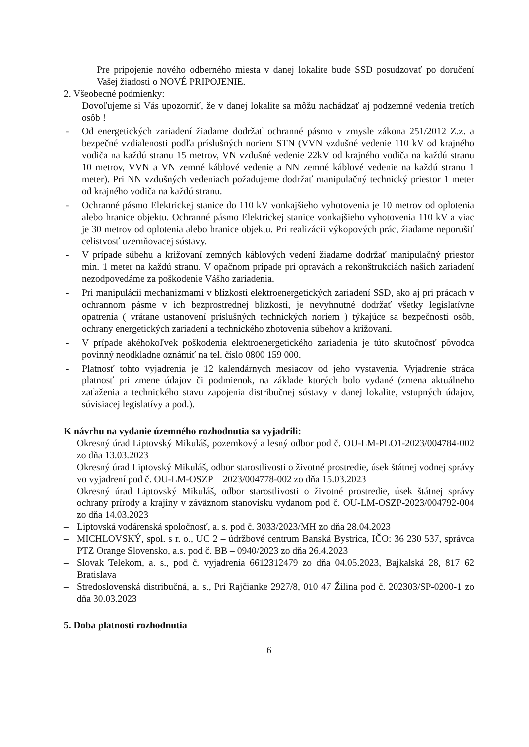Pre pripojenie nového odberného miesta v danej lokalite bude SSD posudzovať po doručení Vašej žiadosti o NOVÉ PRIPOJENIE.
2. Všeobecné podmienky:
Dovoľujeme si Vás upozorniť, že v danej lokalite sa môžu nachádzať aj podzemné vedenia tretích osôb !
- Od energetických zariadení žiadame dodržať ochranné pásmo v zmysle zákona 251/2012 Z.z. a bezpečné vzdialenosti podľa príslušných noriem STN (VVN vzdušné vedenie 110 kV od krajného vodiča na každú stranu 15 metrov, VN vzdušné vedenie 22kV od krajného vodiča na každú stranu 10 metrov, VVN a VN zemné káblové vedenie a NN zemné káblové vedenie na každú stranu 1 meter). Pri NN vzdušných vedeniach požadujeme dodržať manipulačný technický priestor 1 meter od krajného vodiča na každú stranu.
- Ochranné pásmo Elektrickej stanice do 110 kV vonkajšieho vyhotovenia je 10 metrov od oplotenia alebo hranice objektu. Ochranné pásmo Elektrickej stanice vonkajšieho vyhotovenia 110 kV a viac je 30 metrov od oplotenia alebo hranice objektu. Pri realizácii výkopových prác, žiadame neporušiť celistvosť uzemňovacej sústavy.
- V prípade súbehu a križovaní zemných káblových vedení žiadame dodržať manipulačný priestor min. 1 meter na každú stranu. V opačnom prípade pri opravách a rekonštrukciách našich zariadení nezodpovedáme za poškodenie Vášho zariadenia.
- Pri manipulácii mechanizmami v blízkosti elektroenergetických zariadení SSD, ako aj pri prácach v ochrannom pásme v ich bezprostrednej blízkosti, je nevyhnutné dodržať všetky legislatívne opatrenia ( vrátane ustanovení príslušných technických noriem ) týkajúce sa bezpečnosti osôb, ochrany energetických zariadení a technického zhotovenia súbehov a križovaní.
- V prípade akéhokoľvek poškodenia elektroenergetického zariadenia je túto skutočnosť pôvodca povinný neodkladne oznámiť na tel. číslo 0800 159 000.
- Platnosť tohto vyjadrenia je 12 kalendárnych mesiacov od jeho vystavenia. Vyjadrenie stráca platnosť pri zmene údajov či podmienok, na základe ktorých bolo vydané (zmena aktuálneho zaťaženia a technického stavu zapojenia distribučnej sústavy v danej lokalite, vstupných údajov, súvisiacej legislatívy a pod.).
K návrhu na vydanie územného rozhodnutia sa vyjadrili:
– Okresný úrad Liptovský Mikuláš, pozemkový a lesný odbor pod č. OU-LM-PLO1-2023/004784-002 zo dňa 13.03.2023
– Okresný úrad Liptovský Mikuláš, odbor starostlivosti o životné prostredie, úsek štátnej vodnej správy vo vyjadrení pod č. OU-LM-OSZP—2023/004778-002 zo dňa 15.03.2023
– Okresný úrad Liptovský Mikuláš, odbor starostlivosti o životné prostredie, úsek štátnej správy ochrany prírody a krajiny v záväznom stanovisku vydanom pod č. OU-LM-OSZP-2023/004792-004 zo dňa 14.03.2023
– Liptovská vodárenská spoločnosť, a. s. pod č. 3033/2023/MH zo dňa 28.04.2023
– MICHLOVSKÝ, spol. s r. o., UC 2 – údržbové centrum Banská Bystrica, IČO: 36 230 537, správca PTZ Orange Slovensko, a.s. pod č. BB – 0940/2023 zo dňa 26.4.2023
– Slovak Telekom, a. s., pod č. vyjadrenia 6612312479 zo dňa 04.05.2023, Bajkalská 28, 817 62 Bratislava
– Stredoslovenská distribučná, a. s., Pri Rajčianke 2927/8, 010 47 Žilina pod č. 202303/SP-0200-1 zo dňa 30.03.2023
5. Doba platnosti rozhodnutia
6